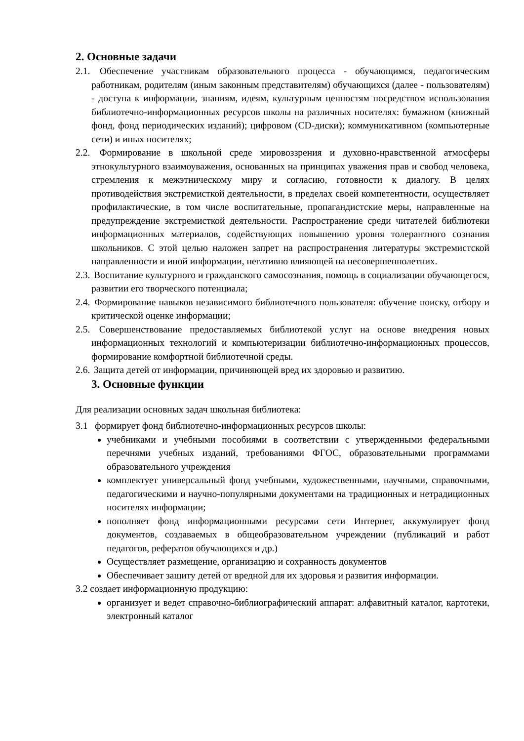2. Основные задачи
2.1. Обеспечение участникам образовательного процесса - обучающимся, педагогическим работникам, родителям (иным законным представителям) обучающихся (далее - пользователям) - доступа к информации, знаниям, идеям, культурным ценностям посредством использования библиотечно-информационных ресурсов школы на различных носителях: бумажном (книжный фонд, фонд периодических изданий); цифровом (CD-диски); коммуникативном (компьютерные сети) и иных носителях;
2.2. Формирование в школьной среде мировоззрения и духовно-нравственной атмосферы этнокультурного взаимоуважения, основанных на принципах уважения прав и свобод человека, стремления к межэтническому миру и согласию, готовности к диалогу. В целях противодействия экстремисткой деятельности, в пределах своей компетентности, осуществляет профилактические, в том числе воспитательные, пропагандистские меры, направленные на предупреждение экстремисткой деятельности. Распространение среди читателей библиотеки информационных материалов, содействующих повышению уровня толерантного сознания школьников. С этой целью наложен запрет на распространения литературы экстремистской направленности и иной информации, негативно влияющей на несовершеннолетних.
2.3. Воспитание культурного и гражданского самосознания, помощь в социализации обучающегося, развитии его творческого потенциала;
2.4. Формирование навыков независимого библиотечного пользователя: обучение поиску, отбору и критической оценке информации;
2.5. Совершенствование предоставляемых библиотекой услуг на основе внедрения новых информационных технологий и компьютеризации библиотечно-информационных процессов, формирование комфортной библиотечной среды.
2.6. Защита детей от информации, причиняющей вред их здоровью и развитию.
3. Основные функции
Для реализации основных задач школьная библиотека:
3.1 формирует фонд библиотечно-информационных ресурсов школы:
учебниками и учебными пособиями в соответствии с утвержденными федеральными перечнями учебных изданий, требованиями ФГОС, образовательными программами образовательного учреждения
комплектует универсальный фонд учебными, художественными, научными, справочными, педагогическими и научно-популярными документами на традиционных и нетрадиционных носителях информации;
пополняет фонд информационными ресурсами сети Интернет, аккумулирует фонд документов, создаваемых в общеобразовательном учреждении (публикаций и работ педагогов, рефератов обучающихся и др.)
Осуществляет размещение, организацию и сохранность документов
Обеспечивает защиту детей от вредной для их здоровья и развития информации.
3.2 создает информационную продукцию:
организует и ведет справочно-библиографический аппарат: алфавитный каталог, картотеки, электронный каталог